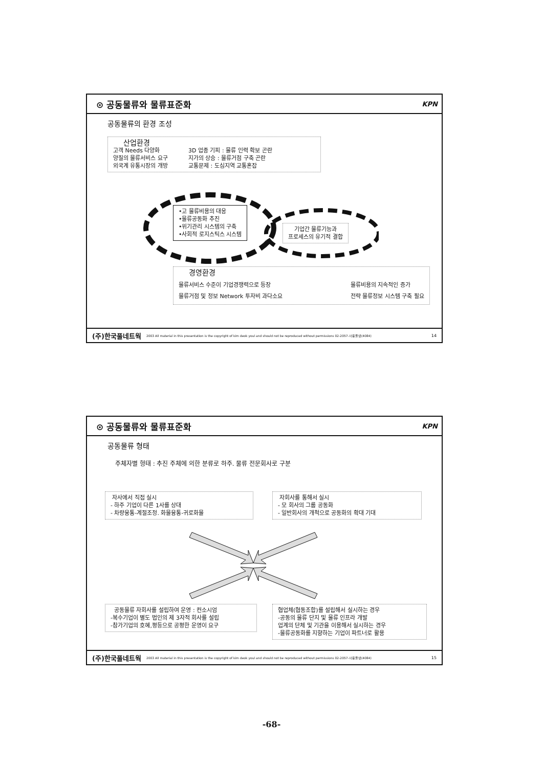⊙ 공동물류와 물류표준화 KPN
공동물류의 환경 조성
산업환경
고객 Needs 다양화
양질의 물류서비스 요구
외국계 유통시장의 개방
3D 업종 기피 : 물류 인력 확보 곤란
지가의 상승 : 물류거점 구축 곤란
교통문제 : 도심지역 교통혼잡
•고 물류비용의 대응
•물류공동화 추진
•위기관리 시스템의 구축
•사회적 로지스틱스 시스템
기업간 물류기능과
프로세스의 유기적 결합
경영환경
물류서비스 수준이 기업경쟁력으로 등장
물류거점 및 정보 Network 투자비 과다소요
물류비용의 지속적인 증가
전략 물류정보 시스템 구축 필요
(주)한국풀네트웍 2003 All material in this presentation is the copyright of kim deok youl and should not be reproduced without permissions 02-2057-사용풀넷(4084) 14
⊙ 공동물류와 물류표준화 KPN
공동물류 형태
주체자별 형태 : 추진 주체에 의한 분류로 하주. 물류 전문회사로 구분
자사에서 직접 실시
- 하주 기업이 다른 1사를 상대
- 차량융통-계절조정. 화물융통-귀로화물
자회사를 통해서 실시
- 모 회사의 그룹 공동화
- 일반회사의 개척으로 공동화의 확대 기대
공동물류 자회사를 설립하여 운영 : 컨소시엄
-복수기업이 별도 법인의 제 3자적 회사를 설립
-참가기업의 호혜,평등으로 공평한 운영이 요구
협업체(협동조합)를 설립해서 실시하는 경우
-공동의 물류 단지 및 물류 인프라 개발
업계의 단체 및 기관을 이용해서 실시하는 경우
-물류공동화를 지향하는 기업이 파트너로 활용
(주)한국풀네트웍 2003 All material in this presentation is the copyright of kim deok youl and should not be reproduced without permissions 02-2057-사용풀넷(4084) 15
-68-